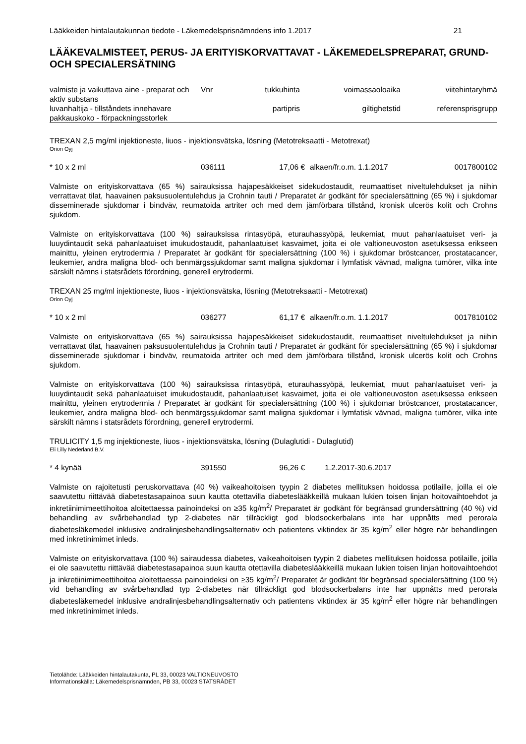Lääkkeiden hintalautakunnan tiedote - Läkemedelsprisnämndens info 1.2017 21
LÄÄKEVALMISTEET, PERUS- JA ERITYISKORVATTAVAT - LÄKEMEDELSPREPARAT, GRUND- OCH SPECIALERSÄTNING
| valmiste ja vaikuttava aine - preparat och aktiv substans | Vnr | tukkuhinta | voimassaoloaika | viitehintaryhmä |
| luvanhaltija - tillståndets innehavare | | partipris | giltighetstid | referensprisgrupp |
| pakkauskoko - förpackningsstorlek | | | | |
TREXAN 2,5 mg/ml injektioneste, liuos - injektionsvätska, lösning (Metotreksaatti - Metotrexat)
Orion Oyj
| * 10 x 2 ml | 036111 | 17,06 € | alkaen/fr.o.m. 1.1.2017 | 0017800102 |
Valmiste on erityiskorvattava (65 %) sairauksissa hajapesäkkeiset sidekudostaudit, reumaattiset niveltulehdukset ja niihin verrattavat tilat, haavainen paksusuolentulehdus ja Crohnin tauti / Preparatet är godkänt för specialersättning (65 %) i sjukdomar disseminerade sjukdomar i bindväv, reumatoida artriter och med dem jämförbara tillstånd, kronisk ulcerös kolit och Crohns sjukdom.
Valmiste on erityiskorvattava (100 %) sairauksissa rintasyöpä, eturauhassyöpä, leukemiat, muut pahanlaatuiset veri- ja luuydintaudit sekä pahanlaatuiset imukudostaudit, pahanlaatuiset kasvaimet, joita ei ole valtioneuvoston asetuksessa erikseen mainittu, yleinen erytrodermia / Preparatet är godkänt för specialersättning (100 %) i sjukdomar bröstcancer, prostatacancer, leukemier, andra maligna blod- och benmärgssjukdomar samt maligna sjukdomar i lymfatisk vävnad, maligna tumörer, vilka inte särskilt nämns i statsrådets förordning, generell erytrodermi.
TREXAN 25 mg/ml injektioneste, liuos - injektionsvätska, lösning (Metotreksaatti - Metotrexat)
Orion Oyj
| * 10 x 2 ml | 036277 | 61,17 € | alkaen/fr.o.m. 1.1.2017 | 0017810102 |
Valmiste on erityiskorvattava (65 %) sairauksissa hajapesäkkeiset sidekudostaudit, reumaattiset niveltulehdukset ja niihin verrattavat tilat, haavainen paksusuolentulehdus ja Crohnin tauti / Preparatet är godkänt för specialersättning (65 %) i sjukdomar disseminerade sjukdomar i bindväv, reumatoida artriter och med dem jämförbara tillstånd, kronisk ulcerös kolit och Crohns sjukdom.
Valmiste on erityiskorvattava (100 %) sairauksissa rintasyöpä, eturauhassyöpä, leukemiat, muut pahanlaatuiset veri- ja luuydintaudit sekä pahanlaatuiset imukudostaudit, pahanlaatuiset kasvaimet, joita ei ole valtioneuvoston asetuksessa erikseen mainittu, yleinen erytrodermia / Preparatet är godkänt för specialersättning (100 %) i sjukdomar bröstcancer, prostatacancer, leukemier, andra maligna blod- och benmärgssjukdomar samt maligna sjukdomar i lymfatisk vävnad, maligna tumörer, vilka inte särskilt nämns i statsrådets förordning, generell erytrodermi.
TRULICITY 1,5 mg injektioneste, liuos - injektionsvätska, lösning (Dulaglutidi - Dulaglutid)
Eli Lilly Nederland B.V.
| * 4 kynää | 391550 | 96,26 € | 1.2.2017-30.6.2017 | |
Valmiste on rajoitetusti peruskorvattava (40 %) vaikeahoitoisen tyypin 2 diabetes mellituksen hoidossa potilaille, joilla ei ole saavutettu riittävää diabetestasapainoa suun kautta otettavilla diabeteslääkkeillä mukaan lukien toisen linjan hoitovaihtoehdot ja inkretiinimimeettihoitoa aloitettaessa painoindeksi on ≥35 kg/m<sup>2</sup>/ Preparatet är godkänt för begränsad grundersättning (40 %) vid behandling av svårbehandlad typ 2-diabetes när tillräckligt god blodsockerbalans inte har uppnåtts med perorala diabetesläkemedel inklusive andralinjesbehandlingsalternativ och patientens viktindex är 35 kg/m<sup>2</sup> eller högre när behandlingen med inkretinimimet inleds.
Valmiste on erityiskorvattava (100 %) sairaudessa diabetes, vaikeahoitoisen tyypin 2 diabetes mellituksen hoidossa potilaille, joilla ei ole saavutettu riittävää diabetestasapainoa suun kautta otettavilla diabeteslääkkeillä mukaan lukien toisen linjan hoitovaihtoehdot ja inkretiinimimeettihoitoa aloitettaessa painoindeksi on ≥35 kg/m<sup>2</sup>/ Preparatet är godkänt för begränsad specialersättning (100 %) vid behandling av svårbehandlad typ 2-diabetes när tillräckligt god blodsockerbalans inte har uppnåtts med perorala diabetesläkemedel inklusive andralinjesbehandlingsalternativ och patientens viktindex är 35 kg/m<sup>2</sup> eller högre när behandlingen med inkretinimimet inleds.
Tietolähde: Lääkkeiden hintalautakunta, PL 33, 00023 VALTIONEUVOSTO
Informationskälla: Läkemedelsprisnämnden, PB 33, 00023 STATSRÅDET